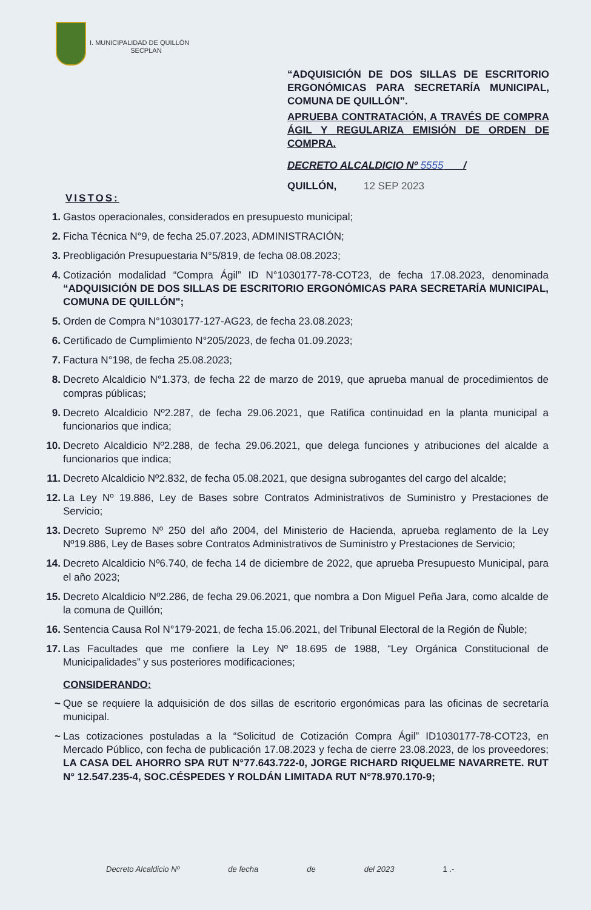I. MUNICIPALIDAD DE QUILLÓN
SECPLAN
“ADQUISICIÓN DE DOS SILLAS DE ESCRITORIO ERGONÓMICAS PARA SECRETARÍA MUNICIPAL, COMUNA DE QUILLÓN”.
APRUEBA CONTRATACIÓN, A TRAVÉS DE COMPRA ÁGIL Y REGULARIZA EMISIÓN DE ORDEN DE COMPRA.
DECRETO ALCALDICIO Nº 5555 /
QUILLÓN, 12 SEP 2023
VISTOS:
1. Gastos operacionales, considerados en presupuesto municipal;
2. Ficha Técnica N°9, de fecha 25.07.2023, ADMINISTRACIÓN;
3. Preobligación Presupuestaria N°5/819, de fecha 08.08.2023;
4. Cotización modalidad “Compra Ágil” ID N°1030177-78-COT23, de fecha 17.08.2023, denominada “ADQUISICIÓN DE DOS SILLAS DE ESCRITORIO ERGONÓMICAS PARA SECRETARÍA MUNICIPAL, COMUNA DE QUILLÓN";
5. Orden de Compra N°1030177-127-AG23, de fecha 23.08.2023;
6. Certificado de Cumplimiento N°205/2023, de fecha 01.09.2023;
7. Factura N°198, de fecha 25.08.2023;
8. Decreto Alcaldicio N°1.373, de fecha 22 de marzo de 2019, que aprueba manual de procedimientos de compras públicas;
9. Decreto Alcaldicio Nº2.287, de fecha 29.06.2021, que Ratifica continuidad en la planta municipal a funcionarios que indica;
10. Decreto Alcaldicio Nº2.288, de fecha 29.06.2021, que delega funciones y atribuciones del alcalde a funcionarios que indica;
11. Decreto Alcaldicio Nº2.832, de fecha 05.08.2021, que designa subrogantes del cargo del alcalde;
12. La Ley Nº 19.886, Ley de Bases sobre Contratos Administrativos de Suministro y Prestaciones de Servicio;
13. Decreto Supremo Nº 250 del año 2004, del Ministerio de Hacienda, aprueba reglamento de la Ley Nº19.886, Ley de Bases sobre Contratos Administrativos de Suministro y Prestaciones de Servicio;
14. Decreto Alcaldicio Nº6.740, de fecha 14 de diciembre de 2022, que aprueba Presupuesto Municipal, para el año 2023;
15. Decreto Alcaldicio Nº2.286, de fecha 29.06.2021, que nombra a Don Miguel Peña Jara, como alcalde de la comuna de Quillón;
16. Sentencia Causa Rol N°179-2021, de fecha 15.06.2021, del Tribunal Electoral de la Región de Ñuble;
17. Las Facultades que me confiere la Ley Nº 18.695 de 1988, “Ley Orgánica Constitucional de Municipalidades” y sus posteriores modificaciones;
CONSIDERANDO:
~ Que se requiere la adquisición de dos sillas de escritorio ergonómicas para las oficinas de secretaría municipal.
~ Las cotizaciones postuladas a la “Solicitud de Cotización Compra Ágil” ID1030177-78-COT23, en Mercado Público, con fecha de publicación 17.08.2023 y fecha de cierre 23.08.2023, de los proveedores; LA CASA DEL AHORRO SPA RUT N°77.643.722-0, JORGE RICHARD RIQUELME NAVARRETE. RUT N° 12.547.235-4, SOC.CÉSPEDES Y ROLDÁN LIMITADA RUT N°78.970.170-9;
Decreto Alcaldicio Nº de fecha de del 2023 1 .-